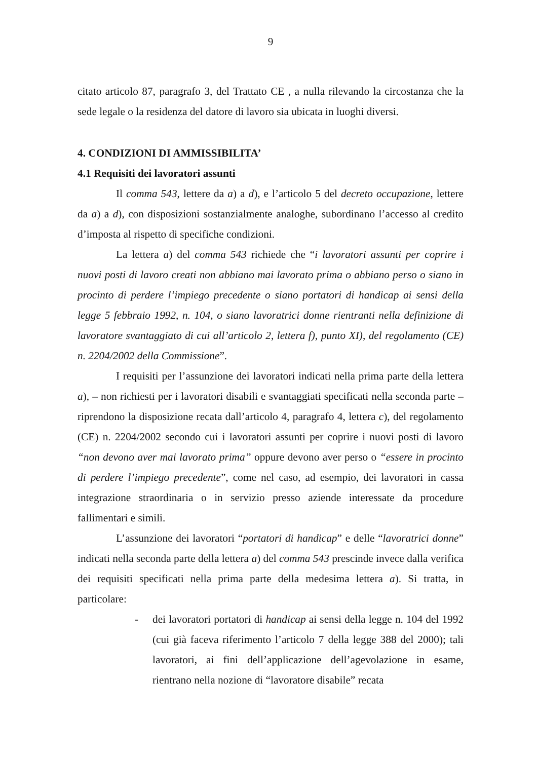9
citato articolo 87, paragrafo 3, del Trattato CE , a nulla rilevando la circostanza che la sede legale o la residenza del datore di lavoro sia ubicata in luoghi diversi.
4. CONDIZIONI DI AMMISSIBILITA’
4.1 Requisiti dei lavoratori assunti
Il comma 543, lettere da a) a d), e l’articolo 5 del decreto occupazione, lettere da a) a d), con disposizioni sostanzialmente analoghe, subordinano l’accesso al credito d’imposta al rispetto di specifiche condizioni.
La lettera a) del comma 543 richiede che “i lavoratori assunti per coprire i nuovi posti di lavoro creati non abbiano mai lavorato prima o abbiano perso o siano in procinto di perdere l’impiego precedente o siano portatori di handicap ai sensi della legge 5 febbraio 1992, n. 104, o siano lavoratrici donne rientranti nella definizione di lavoratore svantaggiato di cui all’articolo 2, lettera f), punto XI), del regolamento (CE) n. 2204/2002 della Commissione”.
I requisiti per l’assunzione dei lavoratori indicati nella prima parte della lettera a), – non richiesti per i lavoratori disabili e svantaggiati specificati nella seconda parte – riprendono la disposizione recata dall’articolo 4, paragrafo 4, lettera c), del regolamento (CE) n. 2204/2002 secondo cui i lavoratori assunti per coprire i nuovi posti di lavoro “non devono aver mai lavorato prima” oppure devono aver perso o “essere in procinto di perdere l’impiego precedente”, come nel caso, ad esempio, dei lavoratori in cassa integrazione straordinaria o in servizio presso aziende interessate da procedure fallimentari e simili.
L’assunzione dei lavoratori “portatori di handicap” e delle “lavoratrici donne” indicati nella seconda parte della lettera a) del comma 543 prescinde invece dalla verifica dei requisiti specificati nella prima parte della medesima lettera a). Si tratta, in particolare:
- dei lavoratori portatori di handicap ai sensi della legge n. 104 del 1992 (cui già faceva riferimento l’articolo 7 della legge 388 del 2000); tali lavoratori, ai fini dell’applicazione dell’agevolazione in esame, rientrano nella nozione di “lavoratore disabile” recata